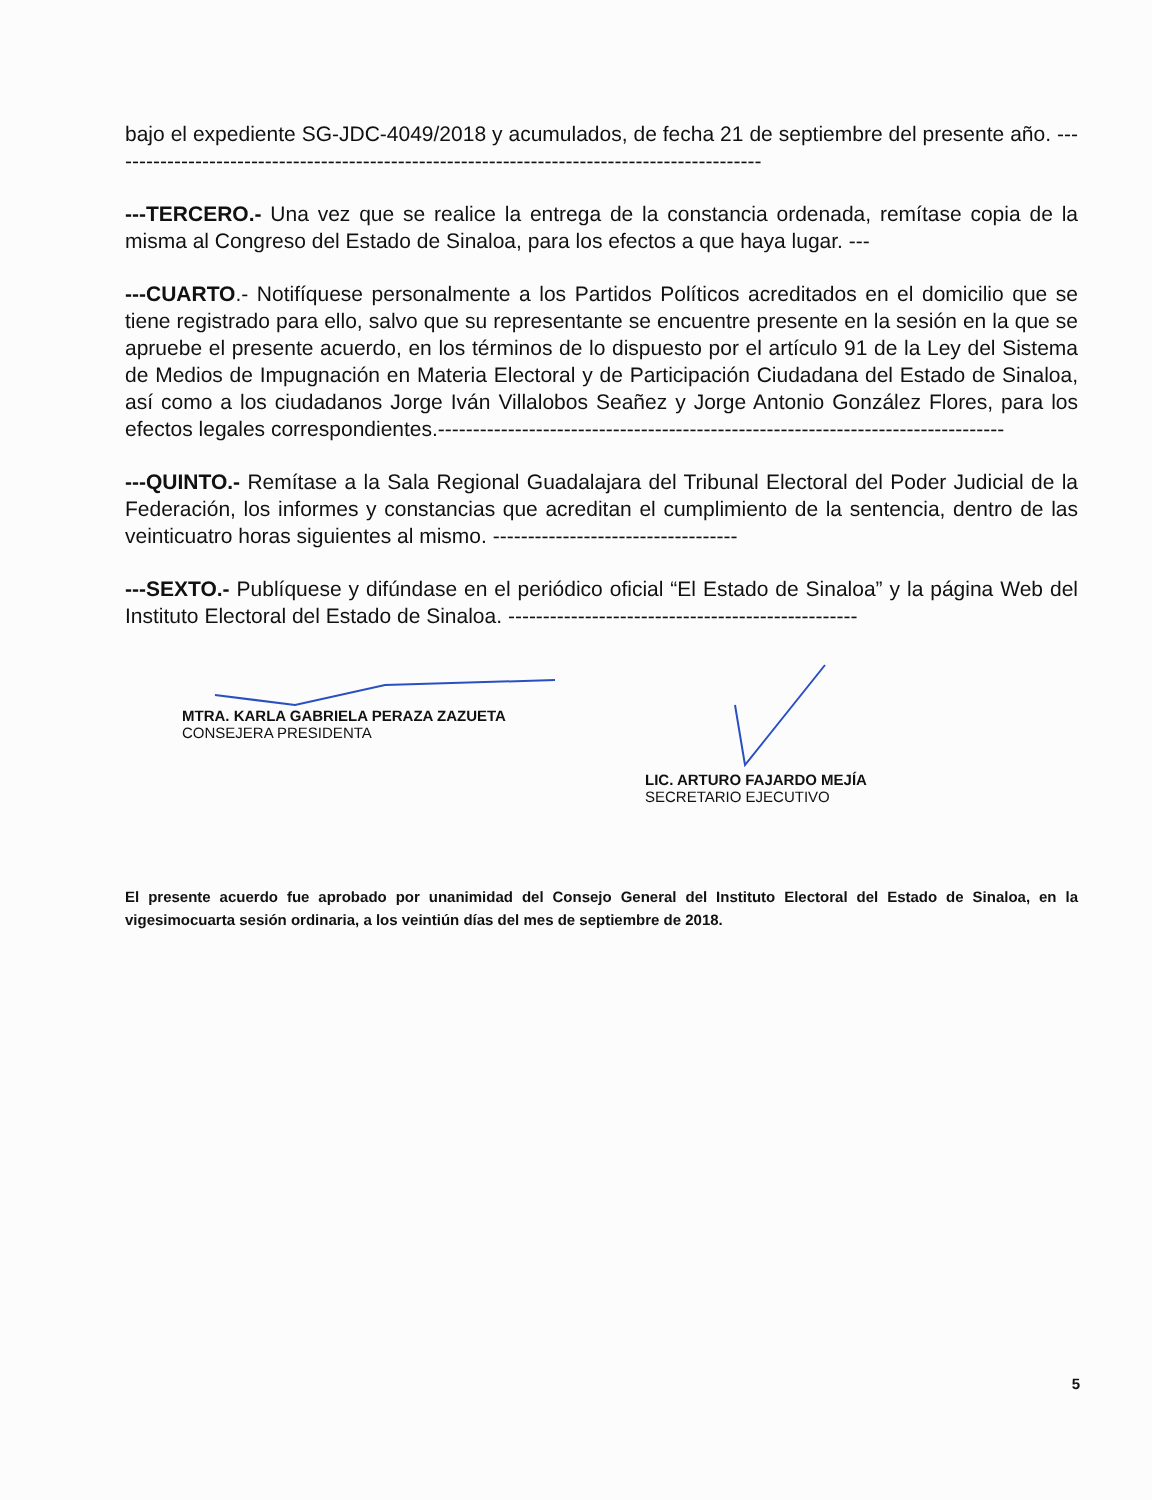bajo el expediente SG-JDC-4049/2018 y acumulados, de fecha 21 de septiembre del presente año. ----------------------------------------------------------------------------------------------
---TERCERO.- Una vez que se realice la entrega de la constancia ordenada, remítase copia de la misma al Congreso del Estado de Sinaloa, para los efectos a que haya lugar. ---
---CUARTO.- Notifíquese personalmente a los Partidos Políticos acreditados en el domicilio que se tiene registrado para ello, salvo que su representante se encuentre presente en la sesión en la que se apruebe el presente acuerdo, en los términos de lo dispuesto por el artículo 91 de la Ley del Sistema de Medios de Impugnación en Materia Electoral y de Participación Ciudadana del Estado de Sinaloa, así como a los ciudadanos Jorge Iván Villalobos Seañez y Jorge Antonio González Flores, para los efectos legales correspondientes.---------------------------------------------------------------------------------
---QUINTO.- Remítase a la Sala Regional Guadalajara del Tribunal Electoral del Poder Judicial de la Federación, los informes y constancias que acreditan el cumplimiento de la sentencia, dentro de las veinticuatro horas siguientes al mismo. -----------------------------------
---SEXTO.- Publíquese y difúndase en el periódico oficial “El Estado de Sinaloa” y la página Web del Instituto Electoral del Estado de Sinaloa. --------------------------------------------------
MTRA. KARLA GABRIELA PERAZA ZAZUETA
CONSEJERA PRESIDENTA
LIC. ARTURO FAJARDO MEJÍA
SECRETARIO EJECUTIVO
El presente acuerdo fue aprobado por unanimidad del Consejo General del Instituto Electoral del Estado de Sinaloa, en la vigesimocuarta sesión ordinaria, a los veintiún días del mes de septiembre de 2018.
5